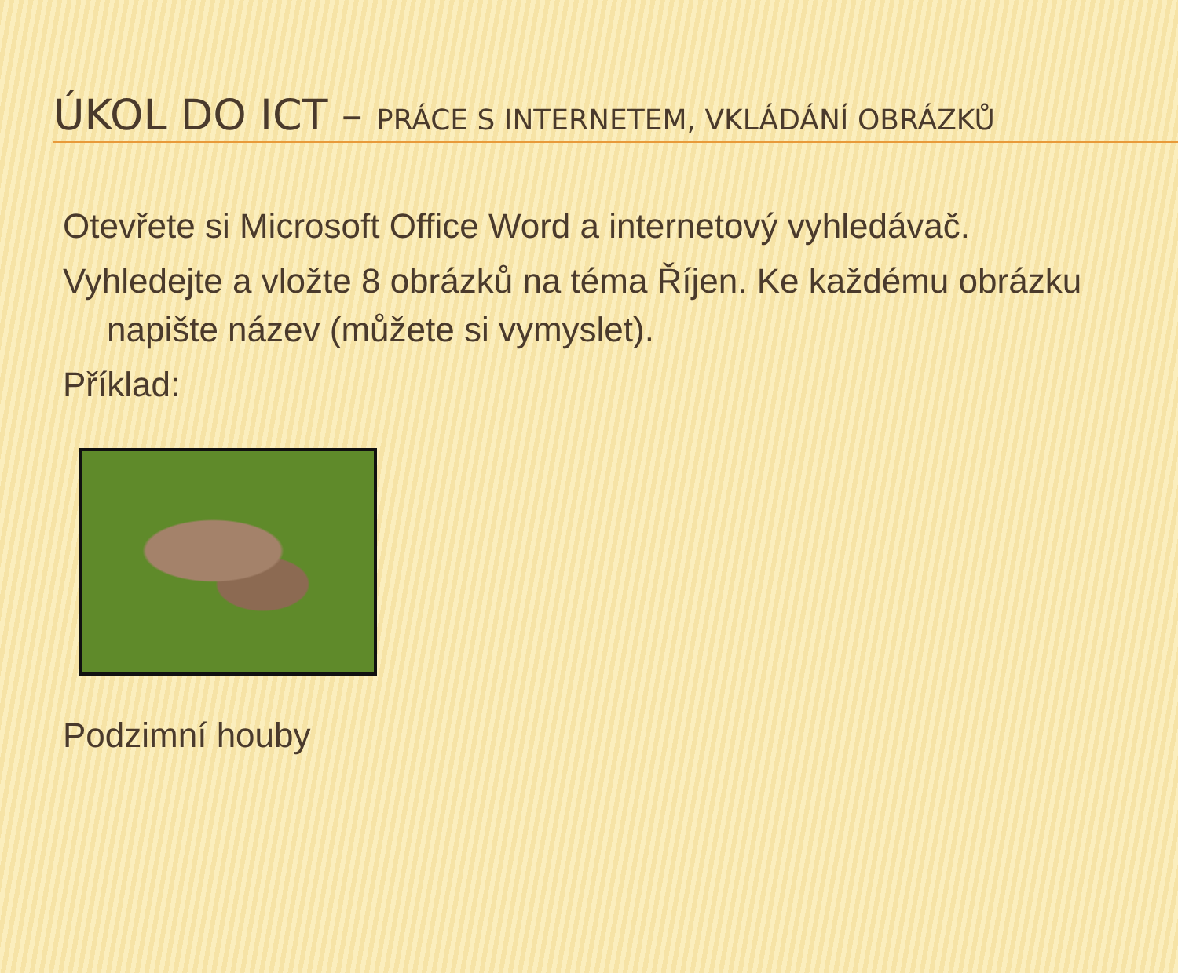ÚKOL DO ICT – PRÁCE S INTERNETEM, VKLÁDÁNÍ OBRÁZKŮ
Otevřete si Microsoft Office Word a internetový vyhledávač.
Vyhledejte a vložte 8 obrázků na téma Říjen. Ke každému obrázku napište název (můžete si vymyslet).
Příklad:
Podzimní houby